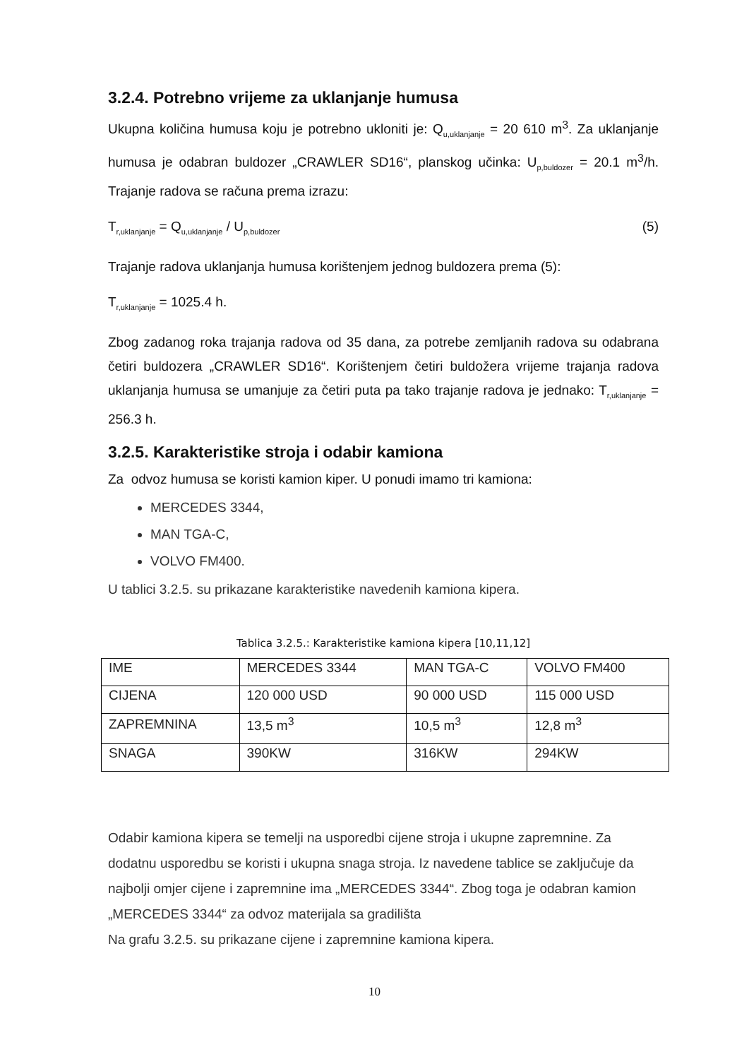3.2.4. Potrebno vrijeme za uklanjanje humusa
Ukupna količina humusa koju je potrebno ukloniti je: Q<sub>u,uklanjanje</sub> = 20 610 m<sup>3</sup>. Za uklanjanje humusa je odabran buldozer „CRAWLER SD16“, planskog učinka: U<sub>p,buldozer</sub> = 20.1 m<sup>3</sup>/h. Trajanje radova se računa prema izrazu:
T<sub>r,uklanjanje</sub> = Q<sub>u,uklanjanje</sub> / U<sub>p,buldozer</sub> (5)
Trajanje radova uklanjanja humusa korištenjem jednog buldozera prema (5):
T<sub>r,uklanjanje</sub> = 1025.4 h.
Zbog zadanog roka trajanja radova od 35 dana, za potrebe zemljanih radova su odabrana četiri buldozera „CRAWLER SD16“. Korištenjem četiri buldožera vrijeme trajanja radova uklanjanja humusa se umanjuje za četiri puta pa tako trajanje radova je jednako: T<sub>r,uklanjanje</sub> = 256.3 h.
3.2.5. Karakteristike stroja i odabir kamiona
Za odvoz humusa se koristi kamion kiper. U ponudi imamo tri kamiona:
MERCEDES 3344,
MAN TGA-C,
VOLVO FM400.
U tablici 3.2.5. su prikazane karakteristike navedenih kamiona kipera.
Tablica 3.2.5.: Karakteristike kamiona kipera [10,11,12]
| IME | MERCEDES 3344 | MAN TGA-C | VOLVO FM400 |
| CIJENA | 120 000 USD | 90 000 USD | 115 000 USD |
| ZAPREMNINA | 13,5 m<sup>3</sup> | 10,5 m<sup>3</sup> | 12,8 m<sup>3</sup> |
| SNAGA | 390KW | 316KW | 294KW |
Odabir kamiona kipera se temelji na usporedbi cijene stroja i ukupne zapremnine. Za dodatnu usporedbu se koristi i ukupna snaga stroja. Iz navedene tablice se zaključuje da najbolji omjer cijene i zapremnine ima „MERCEDES 3344“. Zbog toga je odabran kamion „MERCEDES 3344“ za odvoz materijala sa gradilišta
Na grafu 3.2.5. su prikazane cijene i zapremnine kamiona kipera.
10